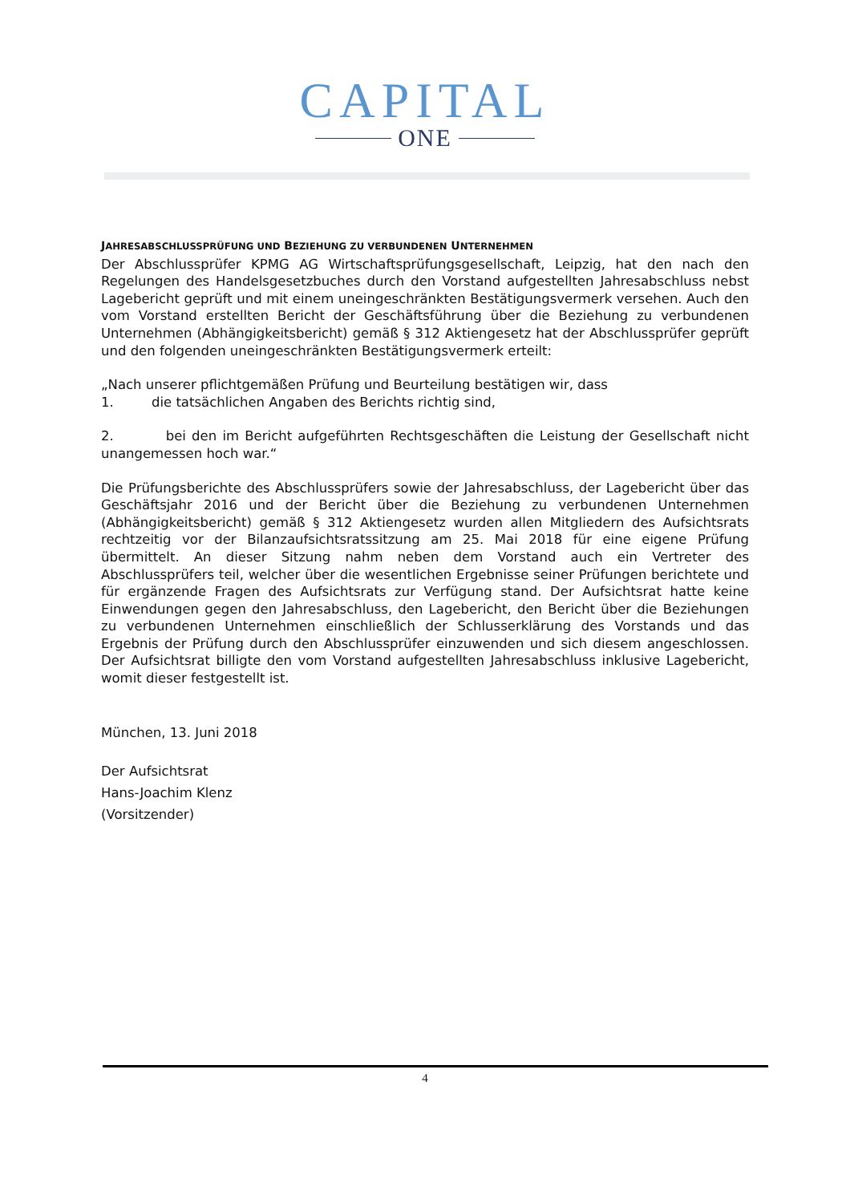CAPITAL
ONE
JAHRESABSCHLUSSPRÜFUNG UND BEZIEHUNG ZU VERBUNDENEN UNTERNEHMEN
Der Abschlussprüfer KPMG AG Wirtschaftsprüfungsgesellschaft, Leipzig, hat den nach den Regelungen des Handelsgesetzbuches durch den Vorstand aufgestellten Jahresabschluss nebst Lagebericht geprüft und mit einem uneingeschränkten Bestätigungsvermerk versehen. Auch den vom Vorstand erstellten Bericht der Geschäftsführung über die Beziehung zu verbundenen Unternehmen (Abhängigkeitsbericht) gemäß § 312 Aktiengesetz hat der Abschlussprüfer geprüft und den folgenden uneingeschränkten Bestätigungsvermerk erteilt:
„Nach unserer pflichtgemäßen Prüfung und Beurteilung bestätigen wir, dass
1. die tatsächlichen Angaben des Berichts richtig sind,
2. bei den im Bericht aufgeführten Rechtsgeschäften die Leistung der Gesellschaft nicht unangemessen hoch war.“
Die Prüfungsberichte des Abschlussprüfers sowie der Jahresabschluss, der Lagebericht über das Geschäftsjahr 2016 und der Bericht über die Beziehung zu verbundenen Unternehmen (Abhängigkeitsbericht) gemäß § 312 Aktiengesetz wurden allen Mitgliedern des Aufsichtsrats rechtzeitig vor der Bilanzaufsichtsratssitzung am 25. Mai 2018 für eine eigene Prüfung übermittelt. An dieser Sitzung nahm neben dem Vorstand auch ein Vertreter des Abschlussprüfers teil, welcher über die wesentlichen Ergebnisse seiner Prüfungen berichtete und für ergänzende Fragen des Aufsichtsrats zur Verfügung stand. Der Aufsichtsrat hatte keine Einwendungen gegen den Jahresabschluss, den Lagebericht, den Bericht über die Beziehungen zu verbundenen Unternehmen einschließlich der Schlusserklärung des Vorstands und das Ergebnis der Prüfung durch den Abschlussprüfer einzuwenden und sich diesem angeschlossen. Der Aufsichtsrat billigte den vom Vorstand aufgestellten Jahresabschluss inklusive Lagebericht, womit dieser festgestellt ist.
München, 13. Juni 2018
Der Aufsichtsrat
Hans-Joachim Klenz
(Vorsitzender)
4